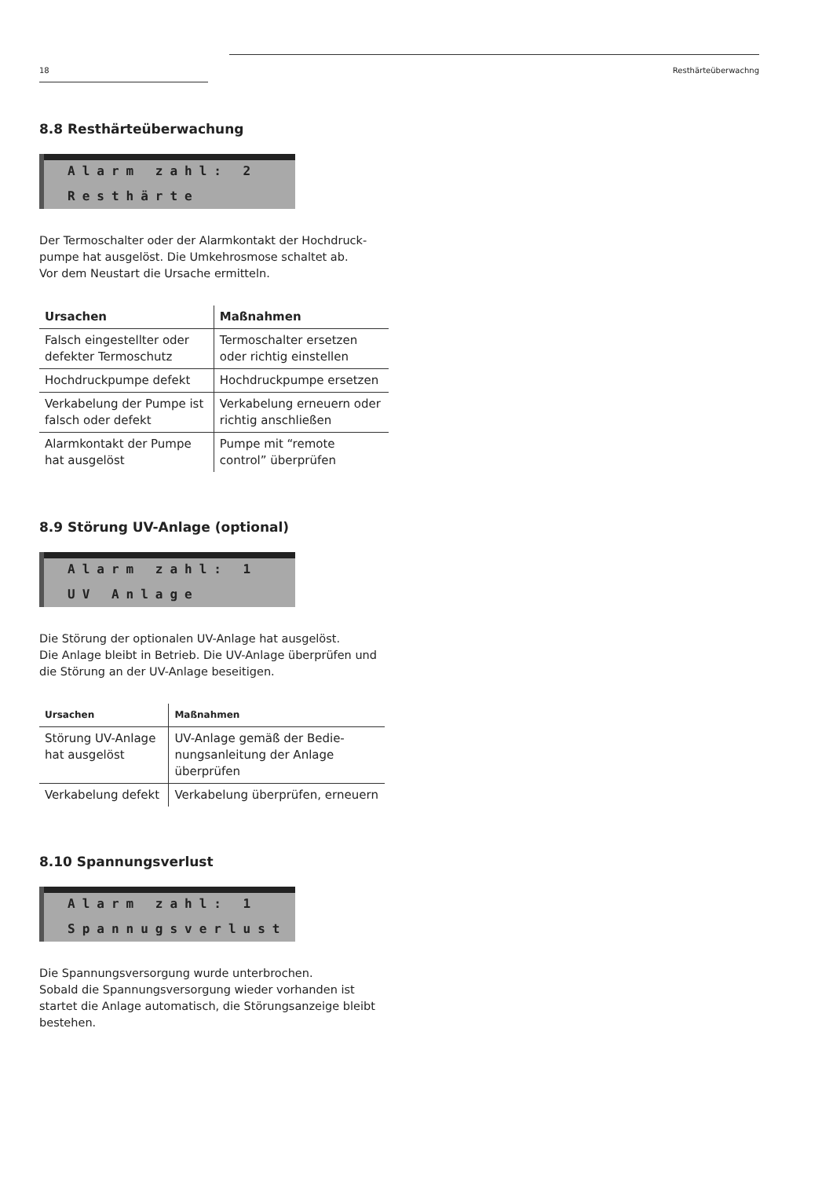18 Resthärteüberwachng
8.8 Resthärteüberwachung
Alarm zahl: 2
Resthärte
Der Termoschalter oder der Alarmkontakt der Hochdruck-pumpe hat ausgelöst. Die Umkehrosmose schaltet ab.
Vor dem Neustart die Ursache ermitteln.
| Ursachen | Maßnahmen |
| --- | --- |
| Falsch eingestellter oder defekter Termoschutz | Termoschalter ersetzen oder richtig einstellen |
| Hochdruckpumpe defekt | Hochdruckpumpe ersetzen |
| Verkabelung der Pumpe ist falsch oder defekt | Verkabelung erneuern oder richtig anschließen |
| Alarmkontakt der Pumpe hat ausgelöst | Pumpe mit “remote control” überprüfen |
8.9 Störung UV-Anlage (optional)
Alarm zahl: 1
UV Anlage
Die Störung der optionalen UV-Anlage hat ausgelöst.
Die Anlage bleibt in Betrieb. Die UV-Anlage überprüfen und die Störung an der UV-Anlage beseitigen.
| Ursachen | Maßnahmen |
| --- | --- |
| Störung UV-Anlage hat ausgelöst | UV-Anlage gemäß der Bedie-nungsanleitung der Anlage überprüfen |
| Verkabelung defekt | Verkabelung überprüfen, erneuern |
8.10 Spannungsverlust
Alarm zahl: 1
Spannugsverlust
Die Spannungsversorgung wurde unterbrochen.
Sobald die Spannungsversorgung wieder vorhanden ist startet die Anlage automatisch, die Störungsanzeige bleibt bestehen.